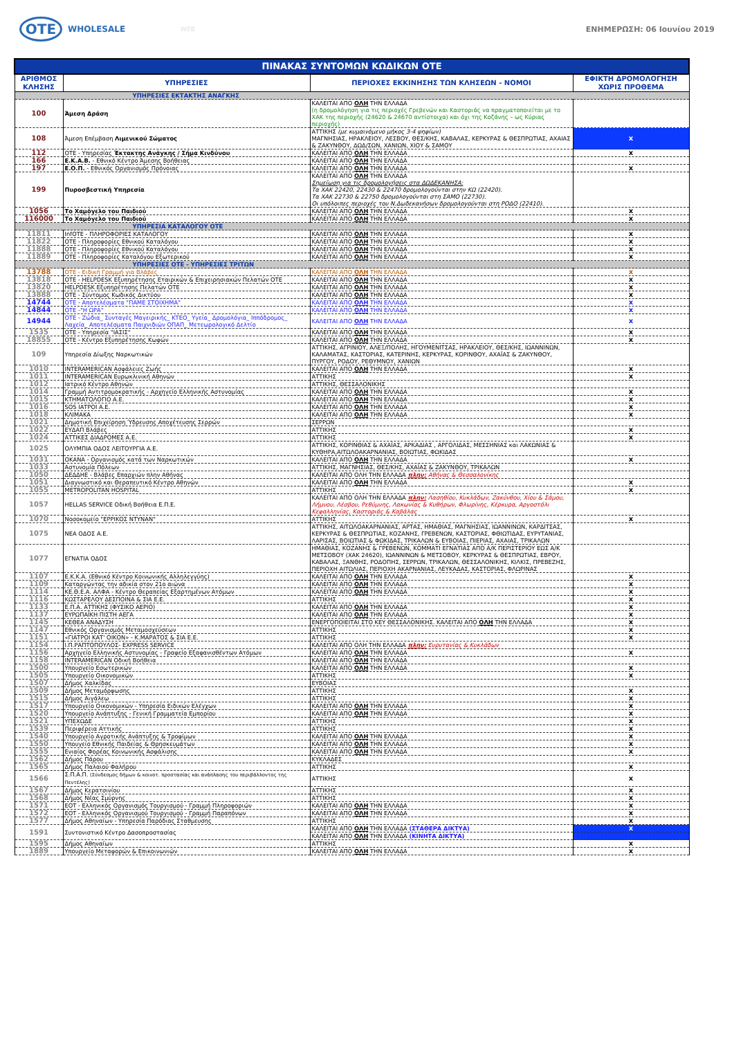OTE
WHOLESALE
WEB ΕΝΗΜΕΡΩΣΗ: 06 Ιουνίου 2019
| ΠΙΝΑΚΑΣ ΣΥΝΤΟΜΩΝ ΚΩΔΙΚΩΝ ΟΤΕ | | | |
| --- | --- | --- | --- |
| ΑΡΙΘΜΟΣ ΚΛΗΣΗΣ | ΥΠΗΡΕΣΙΕΣ | ΠΕΡΙΟΧΕΣ ΕΚΚΙΝΗΣΗΣ ΤΩΝ ΚΛΗΣΕΩΝ - ΝΟΜΟΙ | ΕΦΙΚΤΗ ΔΡΟΜΟΛΟΓΗΣΗ ΧΩΡΙΣ ΠΡΟΘΕΜΑ |
| ΥΠΗΡΕΣΙΕΣ ΕΚΤΑΚΤΗΣ ΑΝΑΓΚΗΣ | | | |
| 100 | Άμεση Δράση | ΚΑΛΕΙΤΑΙ ΑΠΟ ΟΛΗ ΤΗΝ ΕΛΛΑΔΑ (η δρομολόγηση για τις περιοχές Γρεβενών και Καστοριάς να πραγματοποιείται με το ΧΑΚ της περιοχής (24620 & 24670 αντίστοιχα) και όχι της Κοζάνης – ως Κύριας περιοχής) | |
| 108 | Άμεση Επέμβαση Λιμενικού Σώματος | ΑΤΤΙΚΗΣ (με κυμαινόμενο μήκος 3-4 ψηφίων) ΜΑΓΝΗΣΙΑΣ, ΗΡΑΚΛΕΙΟΥ, ΛΕΣΒΟΥ, ΘΕΣ/ΚΗΣ, ΚΑΒΑΛΑΣ, ΚΕΡΚΥΡΑΣ & ΘΕΣΠΡΩΤΙΑΣ, ΑΧΑΙΑΣ & ΖΑΚΥΝΘΟΥ, ΔΩΔ/ΣΩΝ, ΧΑΝΙΩΝ, ΧΙΟΥ & ΣΑΜΟΥ | x |
| 112 | ΟΤΕ - Υπηρεσίας Έκτακτης Ανάγκης / Σήμα Κινδύνου | ΚΑΛΕΙΤΑΙ ΑΠΟ ΟΛΗ ΤΗΝ ΕΛΛΑΔΑ | x |
| 166 | Ε.Κ.Α.Β. - Εθνικό Κέντρο Άμεσης Βοήθειας | ΚΑΛΕΙΤΑΙ ΑΠΟ ΟΛΗ ΤΗΝ ΕΛΛΑΔΑ | |
| 197 | Ε.Ο.Π. - Εθνικός Οργανισμός Πρόνοιας | ΚΑΛΕΙΤΑΙ ΑΠΟ ΟΛΗ ΤΗΝ ΕΛΛΑΔΑ | x |
| 199 | Πυροσβεστική Υπηρεσία | ΚΑΛΕΙΤΑΙ ΑΠΟ ΟΛΗ ΤΗΝ ΕΛΛΑΔΑ Σημείωση για τις δρομολογήσεις στα ΔΩΔΕΚΑΝΗΣΑ: Τα ΧΑΚ 22420, 22430 & 22470 δρομολογούνται στην ΚΩ (22420). Τα ΧΑΚ 22730 & 22750 δρομολογούνται στη ΣΑΜΟ (22730). Οι υπόλοιπες περιοχές του Ν.Δωδεκανήσων δρομολογούνται στη ΡΟΔΟ (22410). | |
| 1056 | Το Χαμόγελο του Παιδιού | ΚΑΛΕΙΤΑΙ ΑΠΟ ΟΛΗ ΤΗΝ ΕΛΛΑΔΑ | x |
| 116000 | Το Χαμόγελο του Παιδιού | ΚΑΛΕΙΤΑΙ ΑΠΟ ΟΛΗ ΤΗΝ ΕΛΛΑΔΑ | x |
| ΥΠΗΡΕΣΙΑ ΚΑΤΑΛΟΓΟΥ ΟΤΕ | | | |
| 11811 | InfOTE - ΠΛΗΡΟΦΟΡΙΕΣ ΚΑΤΑΛΟΓΟΥ | ΚΑΛΕΙΤΑΙ ΑΠΟ ΟΛΗ ΤΗΝ ΕΛΛΑΔΑ | x |
| 11822 | ΟΤΕ - Πληροφορίες Εθνικού Καταλόγου | ΚΑΛΕΙΤΑΙ ΑΠΟ ΟΛΗ ΤΗΝ ΕΛΛΑΔΑ | x |
| 11888 | ΟΤΕ - Πληροφορίες Εθνικού Καταλόγου | ΚΑΛΕΙΤΑΙ ΑΠΟ ΟΛΗ ΤΗΝ ΕΛΛΑΔΑ | x |
| 11889 | ΟΤΕ - Πληροφορίες Καταλόγου Εξωτερικού | ΚΑΛΕΙΤΑΙ ΑΠΟ ΟΛΗ ΤΗΝ ΕΛΛΑΔΑ | x |
| ΥΠΗΡΕΣΙΕΣ ΟΤΕ - ΥΠΗΡΕΣΙΕΣ ΤΡΙΤΩΝ | | | |
| 13788 | ΟΤΕ - Ειδική Γραμμή για Βλάβες | ΚΑΛΕΙΤΑΙ ΑΠΟ ΟΛΗ ΤΗΝ ΕΛΛΑΔΑ | x |
| 13818 | ΟΤΕ - HELPDESK Εξυπηρέτησης Εταιρικών & Επιχειρησιακών Πελατών ΟΤΕ | ΚΑΛΕΙΤΑΙ ΑΠΟ ΟΛΗ ΤΗΝ ΕΛΛΑΔΑ | x |
| 13820 | HELPDESK Εξυπηρέτησης Πελατών ΟΤΕ | ΚΑΛΕΙΤΑΙ ΑΠΟ ΟΛΗ ΤΗΝ ΕΛΛΑΔΑ | x |
| 13888 | ΟΤΕ - Σύντομος Κωδικός Δικτύου | ΚΑΛΕΙΤΑΙ ΑΠΟ ΟΛΗ ΤΗΝ ΕΛΛΑΔΑ | x |
| 14744 | ΟΤΕ - Αποτελέσματα "ΠΑΜΕ ΣΤΟΙΧΗΜΑ" | ΚΑΛΕΙΤΑΙ ΑΠΟ ΟΛΗ ΤΗΝ ΕΛΛΑΔΑ | x |
| 14844 | ΟΤΕ -"Η ΩΡΑ" | ΚΑΛΕΙΤΑΙ ΑΠΟ ΟΛΗ ΤΗΝ ΕΛΛΑΔΑ | x |
| 14944 | ΟΤΕ - Ζώδια_ Συνταγές Μαγειρικής_ ΚΤΕΟ_ Υγεία_ Δρομολόγια_ Ιππόδρομος_ Λαχεία_ Αποτελέσματα Παιχνιδιών ΟΠΑΠ_ Μετεωρολογικό Δελτίο | ΚΑΛΕΙΤΑΙ ΑΠΟ ΟΛΗ ΤΗΝ ΕΛΛΑΔΑ | x |
| 1535 | ΟΤΕ - Υπηρεσία "ΙΑΣΙΣ" | ΚΑΛΕΙΤΑΙ ΑΠΟ ΟΛΗ ΤΗΝ ΕΛΛΑΔΑ | x |
| 18855 | ΟΤΕ - Κέντρο Εξυπηρέτησης Κωφών | ΚΑΛΕΙΤΑΙ ΑΠΟ ΟΛΗ ΤΗΝ ΕΛΛΑΔΑ | x |
| 109 | Υπηρεσία Δίωξης Ναρκωτικών | ΑΤΤΙΚΗΣ, ΑΓΡΙΝΙΟΥ, ΑΛΕΞ/ΠΟΛΗΣ, ΗΓΟΥΜΕΝΙΤΣΑΣ, ΗΡΑΚΛΕΙΟΥ, ΘΕΣ/ΚΗΣ, ΙΩΑΝΝΙΝΩΝ, ΚΑΛΑΜΑΤΑΣ, ΚΑΣΤΟΡΙΑΣ, ΚΑΤΕΡΙΝΗΣ, ΚΕΡΚΥΡΑΣ, ΚΟΡΙΝΘΟΥ, ΑΧΑΪΑΣ & ΖΑΚΥΝΘΟΥ, ΠΥΡΓΟΥ, ΡΟΔΟΥ, ΡΕΘΥΜΝΟΥ, ΧΑΝΙΩΝ | |
| 1010 | INTERAMERICAN Ασφάλειες Ζωής | ΚΑΛΕΙΤΑΙ ΑΠΟ ΟΛΗ ΤΗΝ ΕΛΛΑΔΑ | x |
| 1011 | INTERAMERICAN Ευρωκλινική Αθηνών | ΑΤΤΙΚΗΣ | x |
| 1012 | Ιατρικό Κέντρο Αθηνών | ΑΤΤΙΚΗΣ, ΘΕΣΣΑΛΟΝΙΚΗΣ | |
| 1014 | Γραμμή Αντιτρομοκρατικής - Αρχηγείο Ελληνικής Αστυνομίας | ΚΑΛΕΙΤΑΙ ΑΠΟ ΟΛΗ ΤΗΝ ΕΛΛΑΔΑ | x |
| 1015 | ΚΤΗΜΑΤΟΛΟΓΙΟ Α.Ε. | ΚΑΛΕΙΤΑΙ ΑΠΟ ΟΛΗ ΤΗΝ ΕΛΛΑΔΑ | x |
| 1016 | SOS ΙΑΤΡΟΙ Α.Ε. | ΚΑΛΕΙΤΑΙ ΑΠΟ ΟΛΗ ΤΗΝ ΕΛΛΑΔΑ | x |
| 1018 | ΚΛΙΜΑΚΑ | ΚΑΛΕΙΤΑΙ ΑΠΟ ΟΛΗ ΤΗΝ ΕΛΛΑΔΑ | x |
| 1021 | Δημοτική Επιχείρηση Ύδρευσης Αποχέτευσης Σερρών | ΣΕΡΡΩΝ | |
| 1022 | ΕΥΔΑΠ Βλάβες | ΑΤΤΙΚΗΣ | x |
| 1024 | ΑΤΤΙΚΕΣ ΔΙΑΔΡΟΜΕΣ Α.Ε. | ΑΤΤΙΚΗΣ | x |
| 1025 | ΟΛΥΜΠΙΑ ΟΔΟΣ ΛΕΙΤΟΥΡΓΙΑ Α.Ε. | ΑΤΤΙΚΗΣ, ΚΟΡΙΝΘΙΑΣ & ΑΧΑΪΑΣ, ΑΡΚΑΔΙΑΣ , ΑΡΓΟΛΙΔΑΣ, ΜΕΣΣΗΝΙΑΣ και ΛΑΚΩΝΙΑΣ & ΚΥΘΗΡΑ,ΑΙΤΩΛΟΑΚΑΡΝΑΝΙΑΣ, ΒΟΙΩΤΙΑΣ, ΦΩΚΙΔΑΣ | |
| 1031 | ΟΚΑΝΑ - Οργανισμός κατά των Ναρκωτικών | ΚΑΛΕΙΤΑΙ ΑΠΟ ΟΛΗ ΤΗΝ ΕΛΛΑΔΑ | x |
| 1033 | Αστυνομία Πόλεων | ΑΤΤΙΚΗΣ, ΜΑΓΝΗΣΙΑΣ, ΘΕΣ/ΚΗΣ, ΑΧΑΪΑΣ & ΖΑΚΥΝΘΟΥ, ΤΡΙΚΑΛΩΝ | |
| 1050 | ΔΕΔΔΗΕ - Βλάβες Επαρχιών πλην Αθήνας | ΚΑΛΕΙΤΑΙ ΑΠΟ ΟΛΗ ΤΗΝ ΕΛΛΑΔΑ πλην: Αθήνας & Θεσσαλονίκης | |
| 1051 | Διαγνωστικό και Θεραπευτικό Κέντρο Αθηνών | ΚΑΛΕΙΤΑΙ ΑΠΟ ΟΛΗ ΤΗΝ ΕΛΛΑΔΑ | x |
| 1055 | METROPOLITAN HOSPITAL | ΑΤΤΙΚΗΣ | x |
| 1057 | HELLAS SERVICE Οδική Βοήθεια Ε.Π.Ε. | ΚΑΛΕΙΤΑΙ ΑΠΟ ΟΛΗ ΤΗΝ ΕΛΛΑΔΑ πλην: Λασηθίου, Κυκλάδων, Ζακύνθου, Χίου & Σάμου, Λήμνου, Λέσβου, Ρεθύμνης, Λακωνίας & Κυθήρων, Φλωρίνης, Κέρκυρα, Αργοστόλι Κεφαλληνίας, Καστοριάς & Καβάλας | |
| 1070 | Νοσοκομείο "ΕΡΡΙΚΟΣ ΝΤΥΝΑΝ" | ΑΤΤΙΚΗΣ | x |
| 1075 | ΝΕΑ ΟΔΟΣ Α.Ε. | ΑΤΤΙΚΗΣ, ΑΙΤΩΛΟΑΚΑΡΝΑΝΙΑΣ, ΑΡΤΑΣ, ΗΜΑΘΙΑΣ, ΜΑΓΝΗΣΙΑΣ, ΙΩΑΝΝΙΝΩΝ, ΚΑΡΔΙΤΣΑΣ, ΚΕΡΚΥΡΑΣ & ΘΕΣΠΡΩΤΙΑΣ, ΚΟΖΑΝΗΣ, ΓΡΕΒΕΝΩΝ, ΚΑΣΤΟΡΙΑΣ, ΦΘΙΩΤΙΔΑΣ, ΕΥΡΥΤΑΝΙΑΣ, ΛΑΡΙΣΑΣ, ΒΟΙΩΤΙΑΣ & ΦΩΚΙΔΑΣ, ΤΡΙΚΑΛΩΝ & ΕΥΒΟΙΑΣ, ΠΙΕΡΙΑΣ, ΑΧΑΙΑΣ, ΤΡΙΚΑΛΩΝ | |
| 1077 | ΕΓΝΑΤΙΑ ΟΔΟΣ | ΗΜΑΘΙΑΣ, ΚΟΖΑΝΗΣ & ΓΡΕΒΕΝΩΝ, ΚΟΜΜΑΤΙ ΕΓΝΑΤΙΑΣ ΑΠΟ Α/Κ ΠΕΡΙΣΤΕΡΙΟΥ ΕΩΣ Α/Κ ΜΕΤΣΟΒΟΥ (ΧΑΚ 24620), ΙΩΑΝΝΙΝΩΝ & ΜΕΤΣΟΒΟΥ, ΚΕΡΚΥΡΑΣ & ΘΕΣΠΡΩΤΙΑΣ, ΕΒΡΟΥ, ΚΑΒΑΛΑΣ, ΞΑΝΘΗΣ, ΡΟΔΟΠΗΣ, ΣΕΡΡΩΝ, ΤΡΙΚΑΛΩΝ, ΘΕΣΣΑΛΟΝΙΚΗΣ, ΚΙΛΚΙΣ, ΠΡΕΒΕΖΗΣ, ΠΕΡΙΟΧΗ ΑΙΤΩΛΙΑΣ, ΠΕΡΙΟΧΗ ΑΚΑΡΝΑΝΙΑΣ, ΛΕΥΚΑΔΑΣ, ΚΑΣΤΟΡΙΑΣ, ΦΛΩΡΙΝΑΣ | |
| 1107 | Ε.Κ.Κ.Α. (Εθνικό Κέντρο Κοινωνικής Αλληλεγγύης) | ΚΑΛΕΙΤΑΙ ΑΠΟ ΟΛΗ ΤΗΝ ΕΛΛΑΔΑ | x |
| 1109 | Καταργώντας την αδικία στον 21ο αιώνα | ΚΑΛΕΙΤΑΙ ΑΠΟ ΟΛΗ ΤΗΝ ΕΛΛΑΔΑ | x |
| 1114 | ΚΕ.Θ.Ε.Α. ΑΛΦΑ - Κέντρο Θεραπείας Εξαρτημένων Ατόμων | ΚΑΛΕΙΤΑΙ ΑΠΟ ΟΛΗ ΤΗΝ ΕΛΛΑΔΑ | x |
| 1116 | ΚΩΣΤΑΡΕΛΟΥ ΔΕΣΠΟΙΝΑ & ΣΙΑ Ε.Ε. | ΑΤΤΙΚΗΣ | x |
| 1133 | Ε.Π.Α. ΑΤΤΙΚΗΣ (ΦΥΣΙΚΟ ΑΕΡΙΟ) | ΚΑΛΕΙΤΑΙ ΑΠΟ ΟΛΗ ΤΗΝ ΕΛΛΑΔΑ | x |
| 1137 | ΕΥΡΩΠΑΪΚΗ ΠΙΣΤΗ ΑΕΓΑ | ΚΑΛΕΙΤΑΙ ΑΠΟ ΟΛΗ ΤΗΝ ΕΛΛΑΔΑ | x |
| 1145 | ΚΕΘΕΑ ΑΝΑΔΥΣΗ | ΕΝΕΡΓΟΠΟΙΕΙΤΑΙ ΣΤΟ ΚΕΥ ΘΕΣΣΑΛΟΝΙΚΗΣ. ΚΑΛΕΙΤΑΙ ΑΠΟ ΟΛΗ ΤΗΝ ΕΛΛΑΔΑ | x |
| 1147 | Εθνικός Οργανισμός Μεταμοσχεύσεων | ΑΤΤΙΚΗΣ | x |
| 1151 | «ΓΙΑΤΡΟΙ ΚΑΤ' ΟΙΚΟΝ» - Κ.ΜΑΡΑΤΟΣ & ΣΙΑ Ε.Ε. | ΑΤΤΙΚΗΣ | x |
| 1154 | Ι.Π.ΡΑΠΤΟΠΟΥΛΟΣ- EXPRESS SERVICE | ΚΑΛΕΙΤΑΙ ΑΠΟ ΟΛΗ ΤΗΝ ΕΛΛΑΔΑ πλην: Ευρυτανίας & Κυκλάδων | |
| 1156 | Αρχηγείο Ελληνικής Αστυνομίας - Γραφείο Εξαφανισθέντων Ατόμων | ΚΑΛΕΙΤΑΙ ΑΠΟ ΟΛΗ ΤΗΝ ΕΛΛΑΔΑ | x |
| 1158 | INTERAMERICAN Οδική Βοήθεια | ΚΑΛΕΙΤΑΙ ΑΠΟ ΟΛΗ ΤΗΝ ΕΛΛΑΔΑ | |
| 1500 | Υπουργείο Εσωτερικών | ΚΑΛΕΙΤΑΙ ΑΠΟ ΟΛΗ ΤΗΝ ΕΛΛΑΔΑ | x |
| 1505 | Υπουργείο Οικονομικών | ΑΤΤΙΚΗΣ | x |
| 1507 | Δήμος Χαλκίδας | ΕΥΒΟΙΑΣ | |
| 1509 | Δήμος Μεταμόρφωσης | ΑΤΤΙΚΗΣ | x |
| 1515 | Δήμος Αιγάλεω | ΑΤΤΙΚΗΣ | x |
| 1517 | Υπουργείο Οικονομικών - Υπηρεσία Ειδικών Ελέγχων | ΚΑΛΕΙΤΑΙ ΑΠΟ ΟΛΗ ΤΗΝ ΕΛΛΑΔΑ | x |
| 1520 | Υπουργείο Ανάπτυξης - Γενική Γραμματεία Εμπορίου | ΚΑΛΕΙΤΑΙ ΑΠΟ ΟΛΗ ΤΗΝ ΕΛΛΑΔΑ | x |
| 1521 | ΥΠΕΧΩΔΕ | ΑΤΤΙΚΗΣ | x |
| 1539 | Περιφέρεια Αττικής | ΑΤΤΙΚΗΣ | x |
| 1540 | Υπουργείο Αγροτικής Ανάπτυξης & Τροφίμων | ΚΑΛΕΙΤΑΙ ΑΠΟ ΟΛΗ ΤΗΝ ΕΛΛΑΔΑ | x |
| 1550 | Υπουγείο Εθνικής Παιδείας & Θρησκευμάτων | ΚΑΛΕΙΤΑΙ ΑΠΟ ΟΛΗ ΤΗΝ ΕΛΛΑΔΑ | x |
| 1555 | Ενιαίος Φορέας Κοινωνικής Ασφάλισης | ΚΑΛΕΙΤΑΙ ΑΠΟ ΟΛΗ ΤΗΝ ΕΛΛΑΔΑ | x |
| 1562 | Δήμος Πάρου | ΚΥΚΛΑΔΕΣ | |
| 1565 | Δήμος Παλαιού Φαλήρου | ΑΤΤΙΚΗΣ | x |
| 1566 | Σ.Π.Α.Π. (Σύνδεσμος δήμων & κοινοτ. προστασίας και ανάπλασης του περιβάλλοντος της Πεντέλης) | ΑΤΤΙΚΗΣ | x |
| 1567 | Δήμος Κερατσινίου | ΑΤΤΙΚΗΣ | x |
| 1568 | Δήμος Νέας Σμύρνης | ΑΤΤΙΚΗΣ | x |
| 1571 | ΕΟΤ - Ελληνικός Οργανισμός Τουργισμού - Γραμμή Πληροφοριών | ΚΑΛΕΙΤΑΙ ΑΠΟ ΟΛΗ ΤΗΝ ΕΛΛΑΔΑ | x |
| 1572 | ΕΟΤ - Ελληνικός Οργανισμού Τουργισμού - Γραμμή Παραπόνων | ΚΑΛΕΙΤΑΙ ΑΠΟ ΟΛΗ ΤΗΝ ΕΛΛΑΔΑ | x |
| 1577 | Δήμος Αθηναίων - Υπηρεσία Παρόδιας Σταθμευσης | ΑΤΤΙΚΗΣ | x |
| 1591 | Συντονιστικό Κέντρο Δασοπροστασίας | ΚΑΛΕΙΤΑΙ ΑΠΟ ΟΛΗ ΤΗΝ ΕΛΛΑΔΑ (ΣΤΑΘΕΡΑ ΔΙΚΤΥΑ) | x |
| | | ΚΑΛΕΙΤΑΙ ΑΠΟ ΟΛΗ ΤΗΝ ΕΛΛΑΔΑ (ΚΙΝΗΤΑ ΔΙΚΤΥΑ) | |
| 1595 | Δήμος Αθηναίων | ΑΤΤΙΚΗΣ | x |
| 1889 | Υπουργείο Μεταφορών & Επικοινωνιών | ΚΑΛΕΙΤΑΙ ΑΠΟ ΟΛΗ ΤΗΝ ΕΛΛΑΔΑ | x |